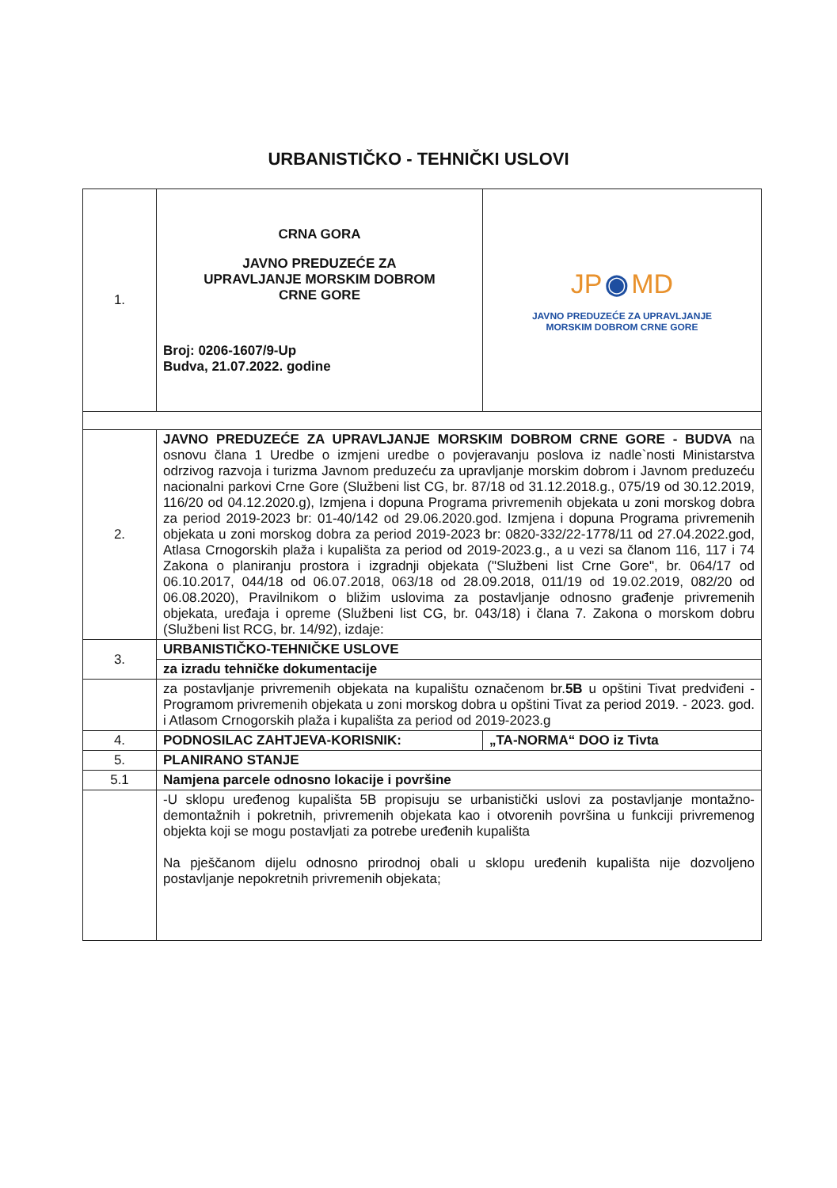URBANISTIČKO - TEHNIČKI USLOVI
| 1. | CRNA GORA JAVNO PREDUZEĆE ZA UPRAVLJANJE MORSKIM DOBROM CRNE GORE Broj: 0206-1607/9-Up Budva, 21.07.2022. godine | JP ◉ MD JAVNO PREDUZEĆE ZA UPRAVLJANJE MORSKIM DOBROM CRNE GORE |
| 2. | JAVNO PREDUZEĆE ZA UPRAVLJANJE MORSKIM DOBROM CRNE GORE - BUDVA na osnovu člana 1 Uredbe o izmjeni uredbe o povjeravanju poslova iz nadle`nosti Ministarstva odrzivog razvoja i turizma Javnom preduzeću za upravljanje morskim dobrom i Javnom preduzeću nacionalni parkovi Crne Gore (Službeni list CG, br. 87/18 od 31.12.2018.g., 075/19 od 30.12.2019, 116/20 od 04.12.2020.g), Izmjena i dopuna Programa privremenih objekata u zoni morskog dobra za period 2019-2023 br: 01-40/142 od 29.06.2020.god. Izmjena i dopuna Programa privremenih objekata u zoni morskog dobra za period 2019-2023 br: 0820-332/22-1778/11 od 27.04.2022.god, Atlasa Crnogorskih plaža i kupališta za period od 2019-2023.g., a u vezi sa članom 116, 117 i 74 Zakona o planiranju prostora i izgradnji objekata ("Službeni list Crne Gore", br. 064/17 od 06.10.2017, 044/18 od 06.07.2018, 063/18 od 28.09.2018, 011/19 od 19.02.2019, 082/20 od 06.08.2020), Pravilnikom o bližim uslovima za postavljanje odnosno građenje privremenih objekata, uređaja i opreme (Službeni list CG, br. 043/18) i člana 7. Zakona o morskom dobru (Službeni list RCG, br. 14/92), izdaje: | |
| 3. | URBANISTIČKO-TEHNIČKE USLOVE | |
| | za izradu tehničke dokumentacije | |
| | za postavljanje privremenih objekata na kupalištu označenom br. 5B u opštini Tivat predviđeni - Programom privremenih objekata u zoni morskog dobra u opštini Tivat za period 2019. - 2023. god. i Atlasom Crnogorskih plaža i kupališta za period od 2019-2023.g | |
| 4. | PODNOSILAC ZAHTJEVA-KORISNIK: | „TA-NORMA“ DOO iz Tivta |
| 5. | PLANIRANO STANJE | |
| 5.1 | Namjena parcele odnosno lokacije i površine | |
| | -U sklopu uređenog kupališta 5B propisuju se urbanistički uslovi za postavljanje montažno-demontažnih i pokretnih, privremenih objekata kao i otvorenih površina u funkciji privremenog objekta koji se mogu postavljati za potrebe uređenih kupališta Na pješčanom dijelu odnosno prirodnoj obali u sklopu uređenih kupališta nije dozvoljeno postavljanje nepokretnih privremenih objekata; | |